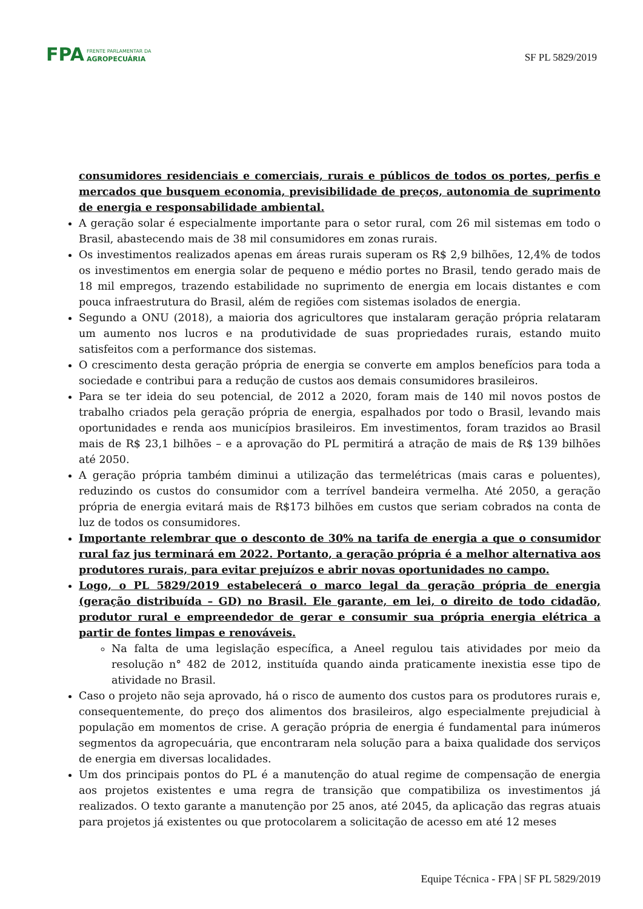FPA
FRENTE PARLAMENTAR DA
AGROPECUÁRIA
SF PL 5829/2019
consumidores residenciais e comerciais, rurais e públicos de todos os portes, perfis e mercados que busquem economia, previsibilidade de preços, autonomia de suprimento de energia e responsabilidade ambiental.
A geração solar é especialmente importante para o setor rural, com 26 mil sistemas em todo o Brasil, abastecendo mais de 38 mil consumidores em zonas rurais.
Os investimentos realizados apenas em áreas rurais superam os R$ 2,9 bilhões, 12,4% de todos os investimentos em energia solar de pequeno e médio portes no Brasil, tendo gerado mais de 18 mil empregos, trazendo estabilidade no suprimento de energia em locais distantes e com pouca infraestrutura do Brasil, além de regiões com sistemas isolados de energia.
Segundo a ONU (2018), a maioria dos agricultores que instalaram geração própria relataram um aumento nos lucros e na produtividade de suas propriedades rurais, estando muito satisfeitos com a performance dos sistemas.
O crescimento desta geração própria de energia se converte em amplos benefícios para toda a sociedade e contribui para a redução de custos aos demais consumidores brasileiros.
Para se ter ideia do seu potencial, de 2012 a 2020, foram mais de 140 mil novos postos de trabalho criados pela geração própria de energia, espalhados por todo o Brasil, levando mais oportunidades e renda aos municípios brasileiros. Em investimentos, foram trazidos ao Brasil mais de R$ 23,1 bilhões – e a aprovação do PL permitirá a atração de mais de R$ 139 bilhões até 2050.
A geração própria também diminui a utilização das termelétricas (mais caras e poluentes), reduzindo os custos do consumidor com a terrível bandeira vermelha. Até 2050, a geração própria de energia evitará mais de R$173 bilhões em custos que seriam cobrados na conta de luz de todos os consumidores.
Importante relembrar que o desconto de 30% na tarifa de energia a que o consumidor rural faz jus terminará em 2022. Portanto, a geração própria é a melhor alternativa aos produtores rurais, para evitar prejuízos e abrir novas oportunidades no campo.
Logo, o PL 5829/2019 estabelecerá o marco legal da geração própria de energia (geração distribuída – GD) no Brasil. Ele garante, em lei, o direito de todo cidadão, produtor rural e empreendedor de gerar e consumir sua própria energia elétrica a partir de fontes limpas e renováveis.
Na falta de uma legislação específica, a Aneel regulou tais atividades por meio da resolução n° 482 de 2012, instituída quando ainda praticamente inexistia esse tipo de atividade no Brasil.
Caso o projeto não seja aprovado, há o risco de aumento dos custos para os produtores rurais e, consequentemente, do preço dos alimentos dos brasileiros, algo especialmente prejudicial à população em momentos de crise. A geração própria de energia é fundamental para inúmeros segmentos da agropecuária, que encontraram nela solução para a baixa qualidade dos serviços de energia em diversas localidades.
Um dos principais pontos do PL é a manutenção do atual regime de compensação de energia aos projetos existentes e uma regra de transição que compatibiliza os investimentos já realizados. O texto garante a manutenção por 25 anos, até 2045, da aplicação das regras atuais para projetos já existentes ou que protocolarem a solicitação de acesso em até 12 meses
Equipe Técnica - FPA | SF PL 5829/2019